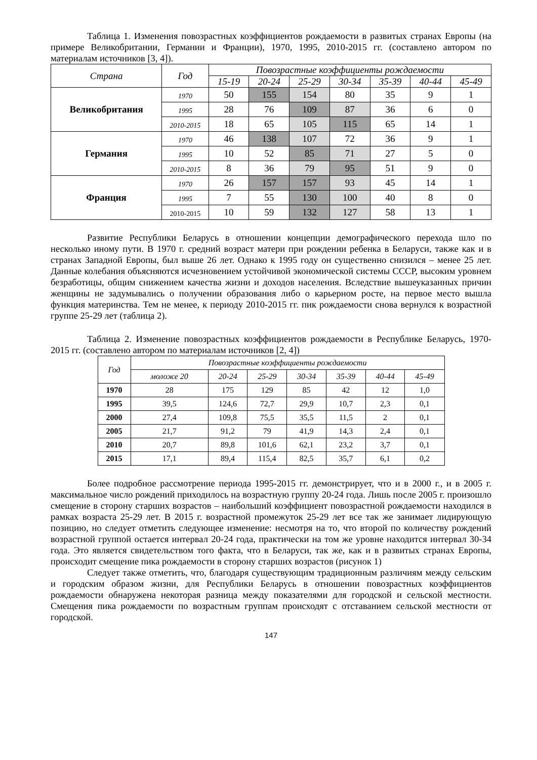Таблица 1. Изменения повозрастных коэффициентов рождаемости в развитых странах Европы (на примере Великобритании, Германии и Франции), 1970, 1995, 2010-2015 гг. (составлено автором по материалам источников [3, 4]).
| Страна | Год | Повозрастные коэффициенты рождаемости | | | | | | |
| --- | --- | --- | --- | --- | --- | --- | --- | --- |
| | | 15-19 | 20-24 | 25-29 | 30-34 | 35-39 | 40-44 | 45-49 |
| Великобритания | 1970 | 50 | 155 | 154 | 80 | 35 | 9 | 1 |
| | 1995 | 28 | 76 | 109 | 87 | 36 | 6 | 0 |
| | 2010-2015 | 18 | 65 | 105 | 115 | 65 | 14 | 1 |
| Германия | 1970 | 46 | 138 | 107 | 72 | 36 | 9 | 1 |
| | 1995 | 10 | 52 | 85 | 71 | 27 | 5 | 0 |
| | 2010-2015 | 8 | 36 | 79 | 95 | 51 | 9 | 0 |
| Франция | 1970 | 26 | 157 | 157 | 93 | 45 | 14 | 1 |
| | 1995 | 7 | 55 | 130 | 100 | 40 | 8 | 0 |
| | 2010-2015 | 10 | 59 | 132 | 127 | 58 | 13 | 1 |
Развитие Республики Беларусь в отношении концепции демографического перехода шло по несколько иному пути. В 1970 г. средний возраст матери при рождении ребенка в Беларуси, также как и в странах Западной Европы, был выше 26 лет. Однако к 1995 году он существенно снизился – менее 25 лет. Данные колебания объясняются исчезновением устойчивой экономической системы СССР, высоким уровнем безработицы, общим снижением качества жизни и доходов населения. Вследствие вышеуказанных причин женщины не задумывались о получении образования либо о карьерном росте, на первое место вышла функция материнства. Тем не менее, к периоду 2010-2015 гг. пик рождаемости снова вернулся к возрастной группе 25-29 лет (таблица 2).
Таблица 2. Изменение повозрастных коэффициентов рождаемости в Республике Беларусь, 1970-2015 гг. (составлено автором по материалам источников [2, 4])
| Год | Повозрастные коэффициенты рождаемости | | | | | | |
| --- | --- | --- | --- | --- | --- | --- | --- |
| | моложе 20 | 20-24 | 25-29 | 30-34 | 35-39 | 40-44 | 45-49 |
| 1970 | 28 | 175 | 129 | 85 | 42 | 12 | 1,0 |
| 1995 | 39,5 | 124,6 | 72,7 | 29,9 | 10,7 | 2,3 | 0,1 |
| 2000 | 27,4 | 109,8 | 75,5 | 35,5 | 11,5 | 2 | 0,1 |
| 2005 | 21,7 | 91,2 | 79 | 41,9 | 14,3 | 2,4 | 0,1 |
| 2010 | 20,7 | 89,8 | 101,6 | 62,1 | 23,2 | 3,7 | 0,1 |
| 2015 | 17,1 | 89,4 | 115,4 | 82,5 | 35,7 | 6,1 | 0,2 |
Более подробное рассмотрение периода 1995-2015 гг. демонстрирует, что и в 2000 г., и в 2005 г. максимальное число рождений приходилось на возрастную группу 20-24 года. Лишь после 2005 г. произошло смещение в сторону старших возрастов – наибольший коэффициент повозрастной рождаемости находился в рамках возраста 25-29 лет. В 2015 г. возрастной промежуток 25-29 лет все так же занимает лидирующую позицию, но следует отметить следующее изменение: несмотря на то, что второй по количеству рождений возрастной группой остается интервал 20-24 года, практически на том же уровне находится интервал 30-34 года. Это является свидетельством того факта, что в Беларуси, так же, как и в развитых странах Европы, происходит смещение пика рождаемости в сторону старших возрастов (рисунок 1)
Следует также отметить, что, благодаря существующим традиционным различиям между сельским и городским образом жизни, для Республики Беларусь в отношении повозрастных коэффициентов рождаемости обнаружена некоторая разница между показателями для городской и сельской местности. Смещения пика рождаемости по возрастным группам происходят с отставанием сельской местности от городской.
147